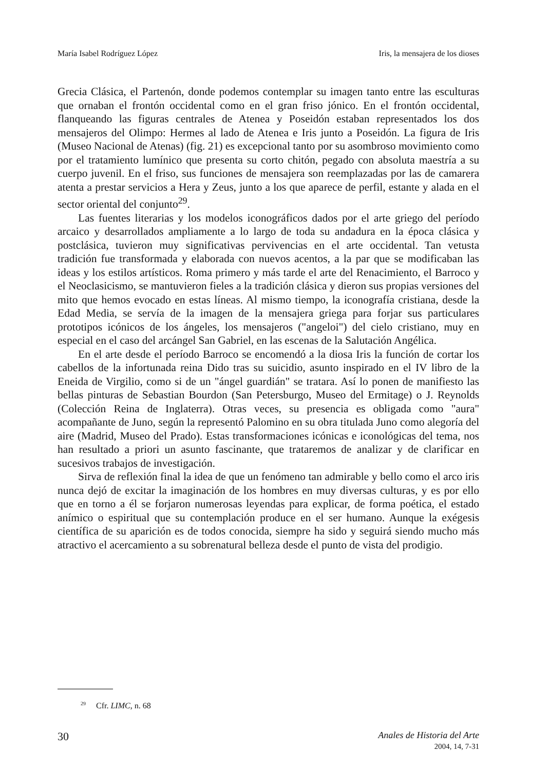María Isabel Rodríguez López Iris, la mensajera de los dioses
Grecia Clásica, el Partenón, donde podemos contemplar su imagen tanto entre las esculturas que ornaban el frontón occidental como en el gran friso jónico. En el frontón occidental, flanqueando las figuras centrales de Atenea y Poseidón estaban representados los dos mensajeros del Olimpo: Hermes al lado de Atenea e Iris junto a Poseidón. La figura de Iris (Museo Nacional de Atenas) (fig. 21) es excepcional tanto por su asombroso movimiento como por el tratamiento lumínico que presenta su corto chitón, pegado con absoluta maestría a su cuerpo juvenil. En el friso, sus funciones de mensajera son reemplazadas por las de camarera atenta a prestar servicios a Hera y Zeus, junto a los que aparece de perfil, estante y alada en el sector oriental del conjunto<sup>29</sup>.
Las fuentes literarias y los modelos iconográficos dados por el arte griego del período arcaico y desarrollados ampliamente a lo largo de toda su andadura en la época clásica y postclásica, tuvieron muy significativas pervivencias en el arte occidental. Tan vetusta tradición fue transformada y elaborada con nuevos acentos, a la par que se modificaban las ideas y los estilos artísticos. Roma primero y más tarde el arte del Renacimiento, el Barroco y el Neoclasicismo, se mantuvieron fieles a la tradición clásica y dieron sus propias versiones del mito que hemos evocado en estas líneas. Al mismo tiempo, la iconografía cristiana, desde la Edad Media, se servía de la imagen de la mensajera griega para forjar sus particulares prototipos icónicos de los ángeles, los mensajeros ("angeloi") del cielo cristiano, muy en especial en el caso del arcángel San Gabriel, en las escenas de la Salutación Angélica.
En el arte desde el período Barroco se encomendó a la diosa Iris la función de cortar los cabellos de la infortunada reina Dido tras su suicidio, asunto inspirado en el IV libro de la Eneida de Virgilio, como si de un "ángel guardián" se tratara. Así lo ponen de manifiesto las bellas pinturas de Sebastian Bourdon (San Petersburgo, Museo del Ermitage) o J. Reynolds (Colección Reina de Inglaterra). Otras veces, su presencia es obligada como "aura" acompañante de Juno, según la representó Palomino en su obra titulada Juno como alegoría del aire (Madrid, Museo del Prado). Estas transformaciones icónicas e iconológicas del tema, nos han resultado a priori un asunto fascinante, que trataremos de analizar y de clarificar en sucesivos trabajos de investigación.
Sirva de reflexión final la idea de que un fenómeno tan admirable y bello como el arco iris nunca dejó de excitar la imaginación de los hombres en muy diversas culturas, y es por ello que en torno a él se forjaron numerosas leyendas para explicar, de forma poética, el estado anímico o espiritual que su contemplación produce en el ser humano. Aunque la exégesis científica de su aparición es de todos conocida, siempre ha sido y seguirá siendo mucho más atractivo el acercamiento a su sobrenatural belleza desde el punto de vista del prodigio.
<sup>29</sup> Cfr. LIMC, n. 68
30
Anales de Historia del Arte
2004, 14, 7-31